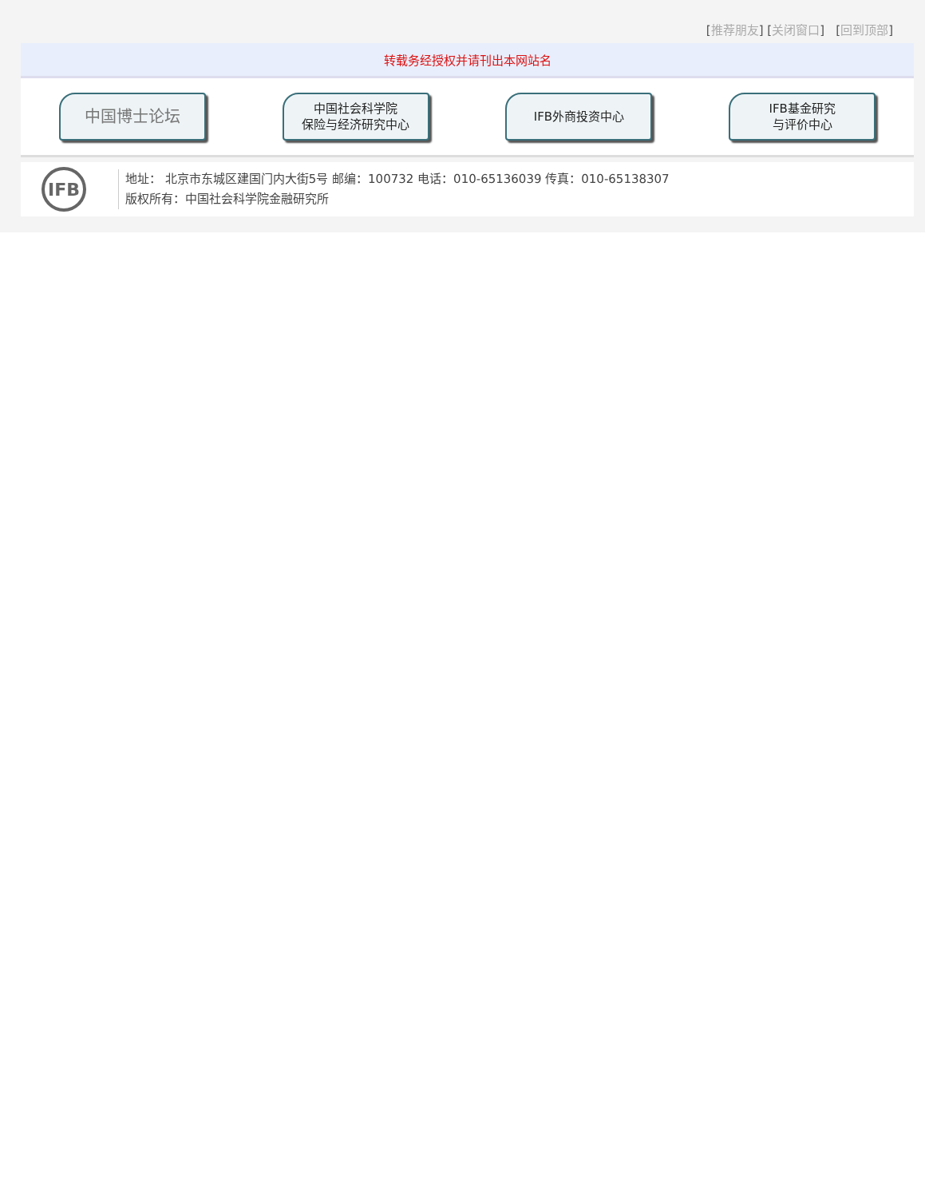[推荐朋友] [关闭窗口] [回到顶部]
转载务经授权并请刊出本网站名
中国博士论坛
中国社会科学院
保险与经济研究中心
IFB外商投资中心 IFB基金研究
与评价中心
IFB
地址： 北京市东城区建国门内大街5号 邮编：100732 电话：010-65136039 传真：010-65138307
版权所有：中国社会科学院金融研究所